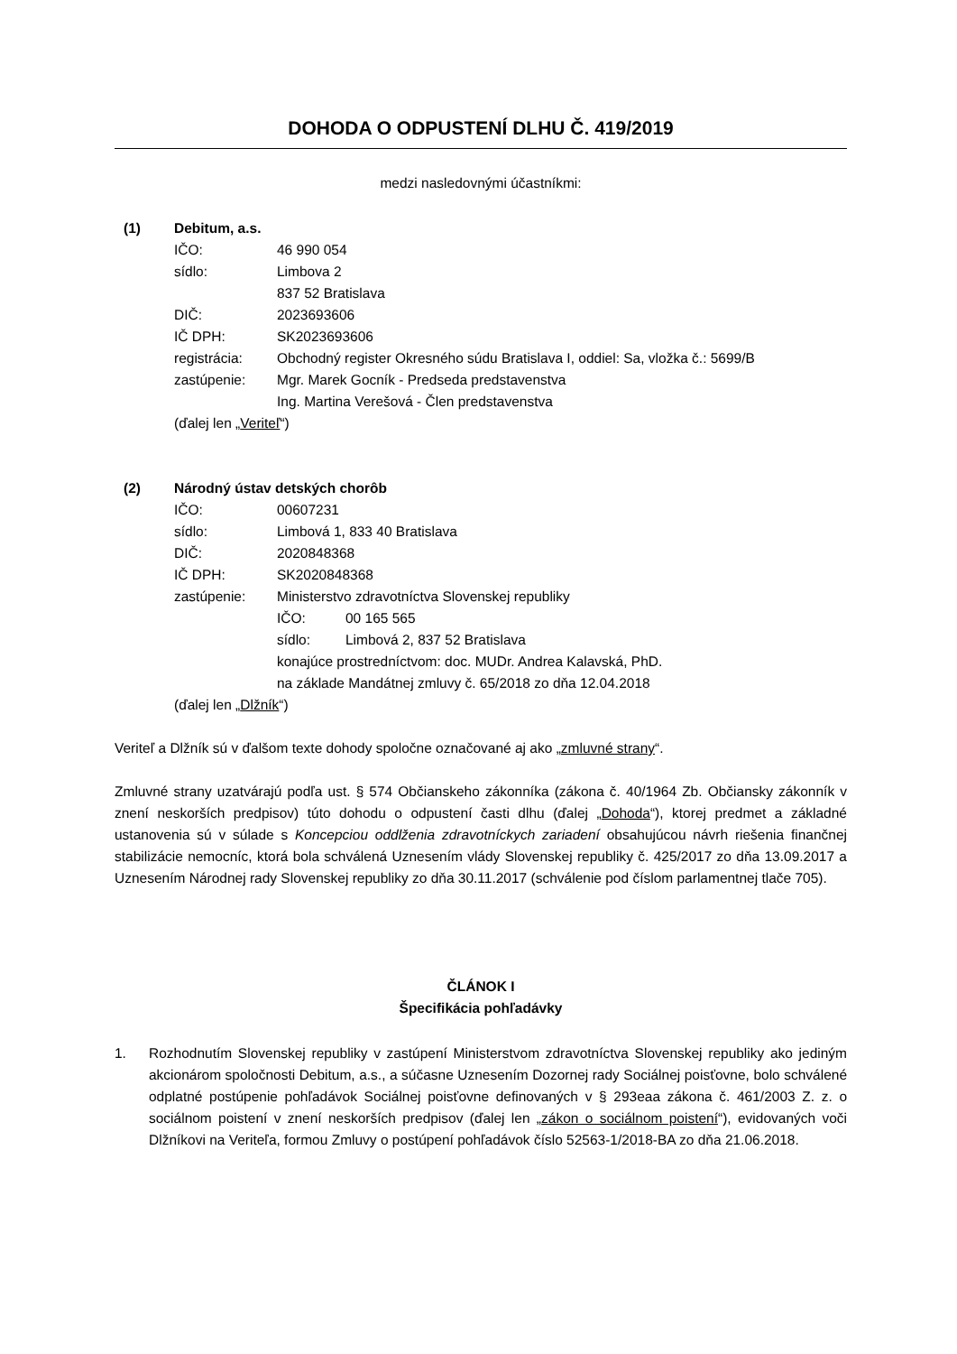DOHODA O ODPUSTENÍ DLHU Č. 419/2019
medzi nasledovnými účastníkmi:
(1) Debitum, a.s.
| IČO: | 46 990 054 |
| sídlo: | Limbova 2 837 52 Bratislava |
| DIČ: | 2023693606 |
| IČ DPH: | SK2023693606 |
| registrácia: | Obchodný register Okresného súdu Bratislava I, oddiel: Sa, vložka č.: 5699/B |
| zastúpenie: | Mgr. Marek Gocník - Predseda predstavenstva Ing. Martina Verešová - Člen predstavenstva |
| (ďalej len „ Veriteľ “) | |
(2) Národný ústav detských chorôb
| IČO: | 00607231 |
| sídlo: | Limbová 1, 833 40 Bratislava |
| DIČ: | 2020848368 |
| IČ DPH: | SK2020848368 |
| zastúpenie: | Ministerstvo zdravotníctva Slovenskej republiky IČO: 00 165 565 sídlo: Limbová 2, 837 52 Bratislava konajúce prostredníctvom: doc. MUDr. Andrea Kalavská, PhD. na základe Mandátnej zmluvy č. 65/2018 zo dňa 12.04.2018 |
| (ďalej len „ Dlžník “) | |
Veriteľ a Dlžník sú v ďalšom texte dohody spoločne označované aj ako „zmluvné strany“.
Zmluvné strany uzatvárajú podľa ust. § 574 Občianskeho zákonníka (zákona č. 40/1964 Zb. Občiansky zákonník v znení neskorších predpisov) túto dohodu o odpustení časti dlhu (ďalej „Dohoda“), ktorej predmet a základné ustanovenia sú v súlade s Koncepciou oddlženia zdravotníckych zariadení obsahujúcou návrh riešenia finančnej stabilizácie nemocníc, ktorá bola schválená Uznesením vlády Slovenskej republiky č. 425/2017 zo dňa 13.09.2017 a Uznesením Národnej rady Slovenskej republiky zo dňa 30.11.2017 (schválenie pod číslom parlamentnej tlače 705).
ČLÁNOK I
Špecifikácia pohľadávky
1. Rozhodnutím Slovenskej republiky v zastúpení Ministerstvom zdravotníctva Slovenskej republiky ako jediným akcionárom spoločnosti Debitum, a.s., a súčasne Uznesením Dozornej rady Sociálnej poisťovne, bolo schválené odplatné postúpenie pohľadávok Sociálnej poisťovne definovaných v § 293eaa zákona č. 461/2003 Z. z. o sociálnom poistení v znení neskorších predpisov (ďalej len „zákon o sociálnom poistení“), evidovaných voči Dlžníkovi na Veriteľa, formou Zmluvy o postúpení pohľadávok číslo 52563-1/2018-BA zo dňa 21.06.2018.